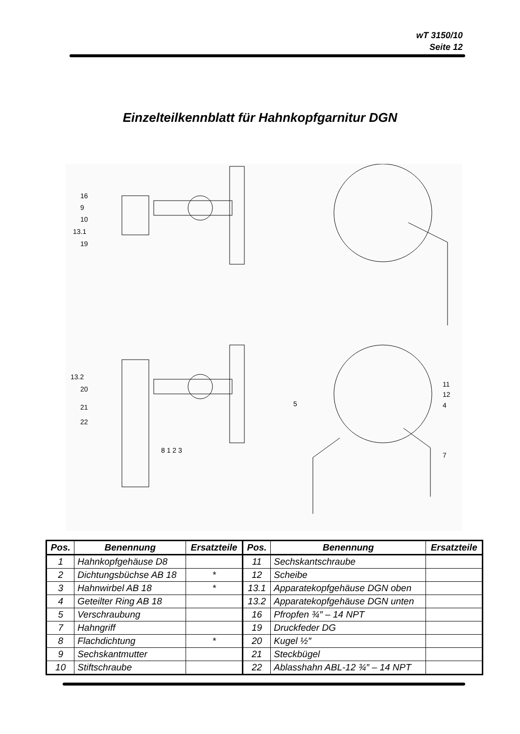wT 3150/10
Seite 12
Einzelteilkennblatt für Hahnkopfgarnitur DGN
16
9
10
13.1
19
13.2
20
21
22
8 1 2 3
11
12
4
5
7
| Pos. | Benennung | Ersatzteile | Pos. | Benennung | Ersatzteile |
| --- | --- | --- | --- | --- | --- |
| 1 | Hahnkopfgehäuse D8 | | 11 | Sechskantschraube | |
| 2 | Dichtungsbüchse AB 18 | * | 12 | Scheibe | |
| 3 | Hahnwirbel AB 18 | * | 13.1 | Apparatekopfgehäuse DGN oben | |
| 4 | Geteilter Ring AB 18 | | 13.2 | Apparatekopfgehäuse DGN unten | |
| 5 | Verschraubung | | 16 | Pfropfen ¾″ – 14 NPT | |
| 7 | Hahngriff | | 19 | Druckfeder DG | |
| 8 | Flachdichtung | * | 20 | Kugel ½″ | |
| 9 | Sechskantmutter | | 21 | Steckbügel | |
| 10 | Stiftschraube | | 22 | Ablasshahn ABL-12 ¾″ – 14 NPT | |